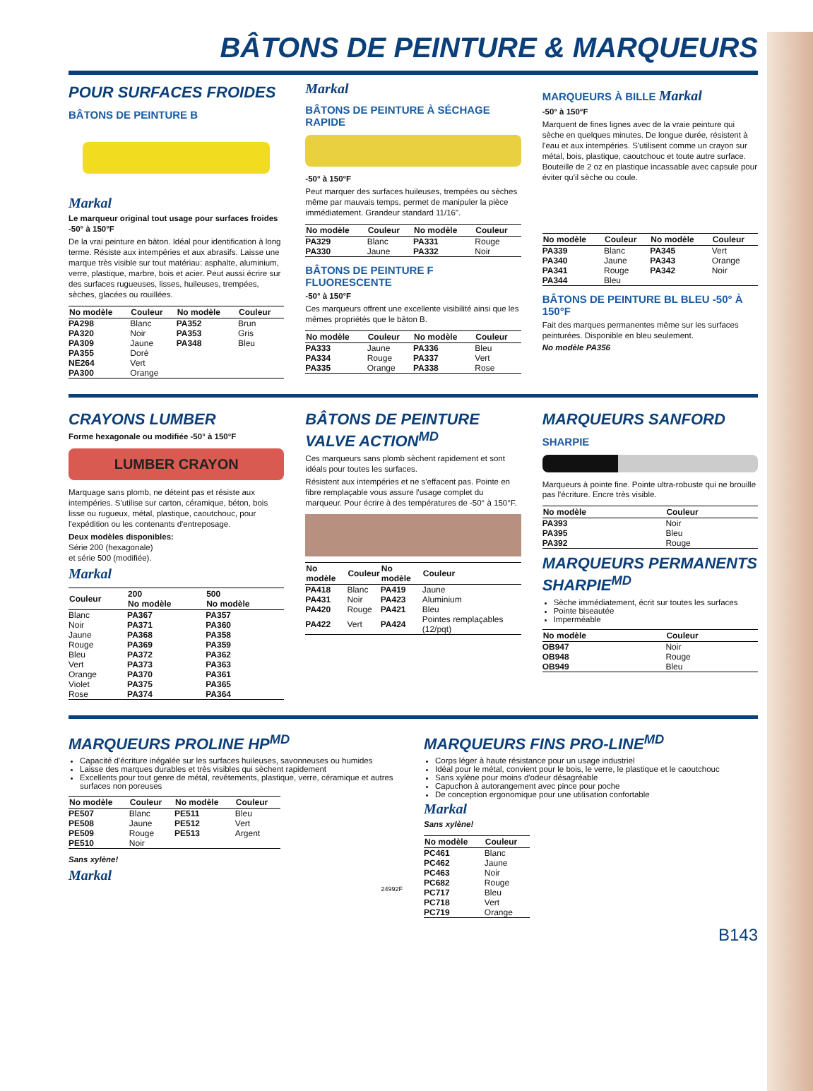BÂTONS DE PEINTURE & MARQUEURS
POUR SURFACES FROIDES
BÂTONS DE PEINTURE B
Markal
Le marqueur original tout usage pour surfaces froides -50° à 150°F
De la vrai peinture en bâton. Idéal pour identification à long terme. Résiste aux intempéries et aux abrasifs. Laisse une marque très visible sur tout matériau: asphalte, aluminium, verre, plastique, marbre, bois et acier. Peut aussi écrire sur des surfaces rugueuses, lisses, huileuses, trempées, sèches, glacées ou rouillées.
| No modèle | Couleur | No modèle | Couleur |
| --- | --- | --- | --- |
| PA298 | Blanc | PA352 | Brun |
| PA320 | Noir | PA353 | Gris |
| PA309 | Jaune | PA348 | Bleu |
| PA355 | Doré | | |
| NE264 | Vert | | |
| PA300 | Orange | | |
Markal
BÂTONS DE PEINTURE À SÉCHAGE RAPIDE
-50° à 150°F
Peut marquer des surfaces huileuses, trempées ou sèches même par mauvais temps, permet de manipuler la pièce immédiatement. Grandeur standard 11/16".
| No modèle | Couleur | No modèle | Couleur |
| --- | --- | --- | --- |
| PA329 | Blanc | PA331 | Rouge |
| PA330 | Jaune | PA332 | Noir |
BÂTONS DE PEINTURE F FLUORESCENTE
-50° à 150°F
Ces marqueurs offrent une excellente visibilité ainsi que les mêmes propriétés que le bâton B.
| No modèle | Couleur | No modèle | Couleur |
| --- | --- | --- | --- |
| PA333 | Jaune | PA336 | Bleu |
| PA334 | Rouge | PA337 | Vert |
| PA335 | Orange | PA338 | Rose |
MARQUEURS À BILLE Markal
-50° à 150°F
Marquent de fines lignes avec de la vraie peinture qui sèche en quelques minutes. De longue durée, résistent à l'eau et aux intempéries. S'utilisent comme un crayon sur métal, bois, plastique, caoutchouc et toute autre surface. Bouteille de 2 oz en plastique incassable avec capsule pour éviter qu'il sèche ou coule.
| No modèle | Couleur | No modèle | Couleur |
| --- | --- | --- | --- |
| PA339 | Blanc | PA345 | Vert |
| PA340 | Jaune | PA343 | Orange |
| PA341 | Rouge | PA342 | Noir |
| PA344 | Bleu | | |
BÂTONS DE PEINTURE BL BLEU -50° À 150°F
Fait des marques permanentes même sur les surfaces peinturées. Disponible en bleu seulement.
No modèle PA356
CRAYONS LUMBER
Forme hexagonale ou modifiée -50° à 150°F
LUMBER CRAYON
Marquage sans plomb, ne déteint pas et résiste aux intempéries. S'utilise sur carton, céramique, béton, bois lisse ou rugueux, métal, plastique, caoutchouc, pour l'expédition ou les contenants d'entreposage.
Deux modèles disponibles:
Série 200 (hexagonale)
et série 500 (modifiée).
Markal
| Couleur | 200 No modèle | 500 No modèle |
| --- | --- | --- |
| Blanc | PA367 | PA357 |
| Noir | PA371 | PA360 |
| Jaune | PA368 | PA358 |
| Rouge | PA369 | PA359 |
| Bleu | PA372 | PA362 |
| Vert | PA373 | PA363 |
| Orange | PA370 | PA361 |
| Violet | PA375 | PA365 |
| Rose | PA374 | PA364 |
BÂTONS DE PEINTURE VALVE ACTION<sup>MD</sup>
Ces marqueurs sans plomb sèchent rapidement et sont idéals pour toutes les surfaces.
Résistent aux intempéries et ne s'effacent pas. Pointe en fibre remplaçable vous assure l'usage complet du marqueur. Pour écrire à des températures de -50° à 150°F.
| No modèle | Couleur | No modèle | Couleur |
| --- | --- | --- | --- |
| PA418 | Blanc | PA419 | Jaune |
| PA431 | Noir | PA423 | Aluminium |
| PA420 | Rouge | PA421 | Bleu |
| PA422 | Vert | PA424 | Pointes remplaçables (12/pqt) |
MARQUEURS SANFORD
SHARPIE
Marqueurs à pointe fine. Pointe ultra-robuste qui ne brouille pas l'écriture. Encre très visible.
| No modèle | Couleur |
| --- | --- |
| PA393 | Noir |
| PA395 | Bleu |
| PA392 | Rouge |
MARQUEURS PERMANENTS SHARPIE<sup>MD</sup>
Sèche immédiatement, écrit sur toutes les surfaces
Pointe biseautée
Imperméable
| No modèle | Couleur |
| --- | --- |
| OB947 | Noir |
| OB948 | Rouge |
| OB949 | Bleu |
MARQUEURS PROLINE HP<sup>MD</sup>
Capacité d'écriture inégalée sur les surfaces huileuses, savonneuses ou humides
Laisse des marques durables et très visibles qui sèchent rapidement
Excellents pour tout genre de métal, revêtements, plastique, verre, céramique et autres surfaces non poreuses
| No modèle | Couleur | No modèle | Couleur |
| --- | --- | --- | --- |
| PE507 | Blanc | PE511 | Bleu |
| PE508 | Jaune | PE512 | Vert |
| PE509 | Rouge | PE513 | Argent |
| PE510 | Noir | | |
Sans xylène!
Markal
24992F
MARQUEURS FINS PRO-LINE<sup>MD</sup>
Corps léger à haute résistance pour un usage industriel
Idéal pour le métal, convient pour le bois, le verre, le plastique et le caoutchouc
Sans xylène pour moins d'odeur désagréable
Capuchon à autorangement avec pince pour poche
De conception ergonomique pour une utilisation confortable
Markal
Sans xylène!
| No modèle | Couleur |
| --- | --- |
| PC461 | Blanc |
| PC462 | Jaune |
| PC463 | Noir |
| PC682 | Rouge |
| PC717 | Bleu |
| PC718 | Vert |
| PC719 | Orange |
B143